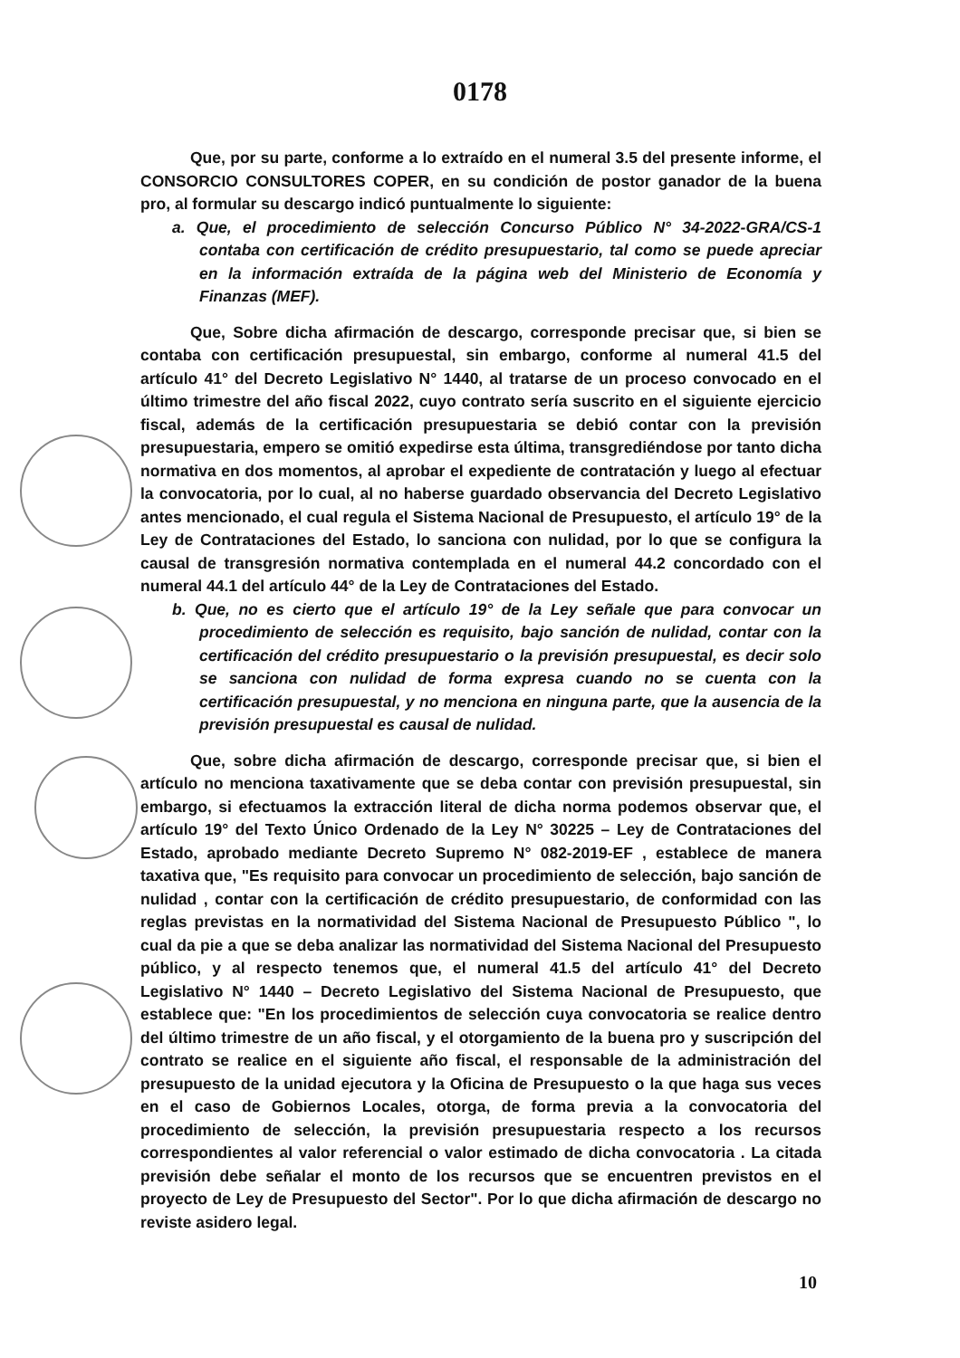0178
Que, por su parte, conforme a lo extraído en el numeral 3.5 del presente informe, el CONSORCIO CONSULTORES COPER, en su condición de postor ganador de la buena pro, al formular su descargo indicó puntualmente lo siguiente:
a. Que, el procedimiento de selección Concurso Público N° 34-2022-GRA/CS-1 contaba con certificación de crédito presupuestario, tal como se puede apreciar en la información extraída de la página web del Ministerio de Economía y Finanzas (MEF).
Que, Sobre dicha afirmación de descargo, corresponde precisar que, si bien se contaba con certificación presupuestal, sin embargo, conforme al numeral 41.5 del artículo 41° del Decreto Legislativo N° 1440, al tratarse de un proceso convocado en el último trimestre del año fiscal 2022, cuyo contrato sería suscrito en el siguiente ejercicio fiscal, además de la certificación presupuestaria se debió contar con la previsión presupuestaria, empero se omitió expedirse esta última, transgrediéndose por tanto dicha normativa en dos momentos, al aprobar el expediente de contratación y luego al efectuar la convocatoria, por lo cual, al no haberse guardado observancia del Decreto Legislativo antes mencionado, el cual regula el Sistema Nacional de Presupuesto, el artículo 19° de la Ley de Contrataciones del Estado, lo sanciona con nulidad, por lo que se configura la causal de transgresión normativa contemplada en el numeral 44.2 concordado con el numeral 44.1 del artículo 44° de la Ley de Contrataciones del Estado.
b. Que, no es cierto que el artículo 19° de la Ley señale que para convocar un procedimiento de selección es requisito, bajo sanción de nulidad, contar con la certificación del crédito presupuestario o la previsión presupuestal, es decir solo se sanciona con nulidad de forma expresa cuando no se cuenta con la certificación presupuestal, y no menciona en ninguna parte, que la ausencia de la previsión presupuestal es causal de nulidad.
Que, sobre dicha afirmación de descargo, corresponde precisar que, si bien el artículo no menciona taxativamente que se deba contar con previsión presupuestal, sin embargo, si efectuamos la extracción literal de dicha norma podemos observar que, el artículo 19° del Texto Único Ordenado de la Ley N° 30225 – Ley de Contrataciones del Estado, aprobado mediante Decreto Supremo N° 082-2019-EF , establece de manera taxativa que, "Es requisito para convocar un procedimiento de selección, bajo sanción de nulidad , contar con la certificación de crédito presupuestario, de conformidad con las reglas previstas en la normatividad del Sistema Nacional de Presupuesto Público ", lo cual da pie a que se deba analizar las normatividad del Sistema Nacional del Presupuesto público, y al respecto tenemos que, el numeral 41.5 del artículo 41° del Decreto Legislativo N° 1440 – Decreto Legislativo del Sistema Nacional de Presupuesto, que establece que: "En los procedimientos de selección cuya convocatoria se realice dentro del último trimestre de un año fiscal, y el otorgamiento de la buena pro y suscripción del contrato se realice en el siguiente año fiscal, el responsable de la administración del presupuesto de la unidad ejecutora y la Oficina de Presupuesto o la que haga sus veces en el caso de Gobiernos Locales, otorga, de forma previa a la convocatoria del procedimiento de selección, la previsión presupuestaria respecto a los recursos correspondientes al valor referencial o valor estimado de dicha convocatoria . La citada previsión debe señalar el monto de los recursos que se encuentren previstos en el proyecto de Ley de Presupuesto del Sector". Por lo que dicha afirmación de descargo no reviste asidero legal.
10